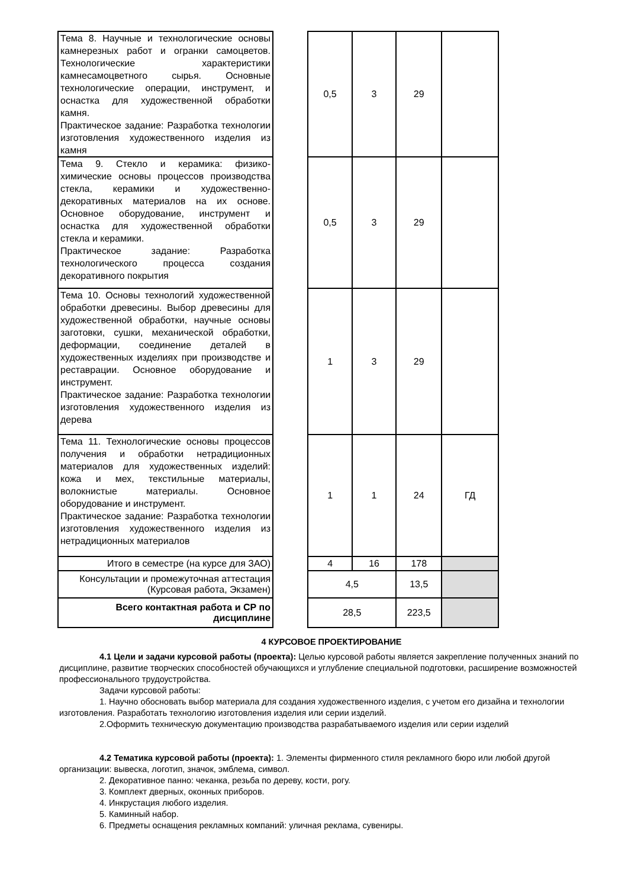| Тема 8. Научные и технологические основы камнерезных работ и огранки самоцветов. Технологические характеристики камнесамоцветного сырья. Основные технологические операции, инструмент, и оснастка для художественной обработки камня. Практическое задание: Разработка технологии изготовления художественного изделия из камня | | 0,5 | 3 | 29 | |
| Тема 9. Стекло и керамика: физико-химические основы процессов производства стекла, керамики и художественно-декоративных материалов на их основе. Основное оборудование, инструмент и оснастка для художественной обработки стекла и керамики. Практическое задание: Разработка технологического процесса создания декоративного покрытия | | 0,5 | 3 | 29 | |
| Тема 10. Основы технологий художественной обработки древесины. Выбор древесины для художественной обработки, научные основы заготовки, сушки, механической обработки, деформации, соединение деталей в художественных изделиях при производстве и реставрации. Основное оборудование и инструмент. Практическое задание: Разработка технологии изготовления художественного изделия из дерева | | 1 | 3 | 29 | |
| Тема 11. Технологические основы процессов получения и обработки нетрадиционных материалов для художественных изделий: кожа и мех, текстильные материалы, волокнистые материалы. Основное оборудование и инструмент. Практическое задание: Разработка технологии изготовления художественного изделия из нетрадиционных материалов | | 1 | 1 | 24 | ГД |
| Итого в семестре (на курсе для ЗАО) | | 4 | 16 | 178 | |
| Консультации и промежуточная аттестация (Курсовая работа, Экзамен) | | 4,5 | | 13,5 | |
| Всего контактная работа и СР по дисциплине | | 28,5 | | 223,5 | |
4 КУРСОВОЕ ПРОЕКТИРОВАНИЕ
4.1 Цели и задачи курсовой работы (проекта): Целью курсовой работы является закрепление полученных знаний по дисциплине, развитие творческих способностей обучающихся и углубление специальной подготовки, расширение возможностей профессионального трудоустройства.
Задачи курсовой работы:
1. Научно обосновать выбор материала для создания художественного изделия, с учетом его дизайна и технологии изготовления. Разработать технологию изготовления изделия или серии изделий.
2.Оформить техническую документацию производства разрабатываемого изделия или серии изделий
4.2 Тематика курсовой работы (проекта): 1. Элементы фирменного стиля рекламного бюро или любой другой организации: вывеска, логотип, значок, эмблема, символ.
2. Декоративное панно: чеканка, резьба по дереву, кости, рогу.
3. Комплект дверных, оконных приборов.
4. Инкрустация любого изделия.
5. Каминный набор.
6. Предметы оснащения рекламных компаний: уличная реклама, сувениры.